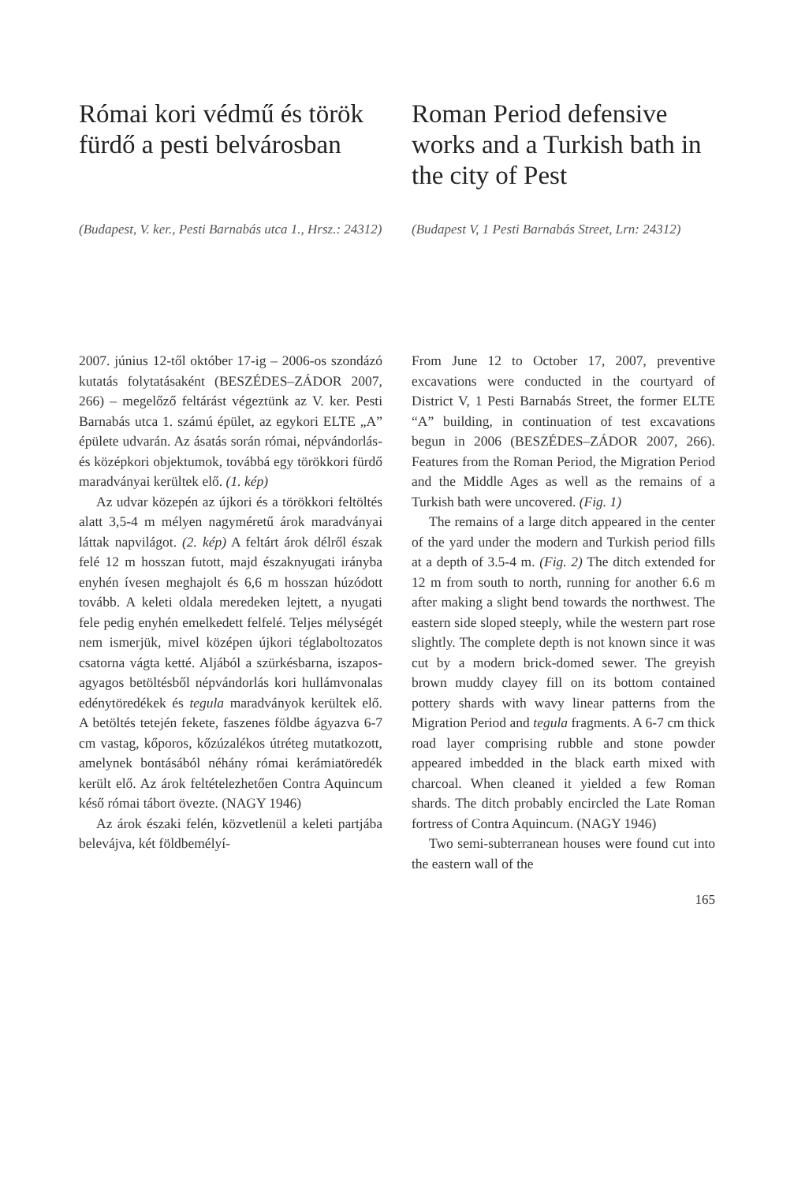Római kori védmű és török fürdő a pesti belvárosban
Roman Period defensive works and a Turkish bath in the city of Pest
(Budapest, V. ker., Pesti Barnabás utca 1., Hrsz.: 24312)
(Budapest V, 1 Pesti Barnabás Street, Lrn: 24312)
2007. június 12-től október 17-ig – 2006-os szondázó kutatás folytatásaként (BESZÉDES–ZÁDOR 2007, 266) – megelőző feltárást végeztünk az V. ker. Pesti Barnabás utca 1. számú épület, az egykori ELTE „A” épülete udvarán. Az ásatás során római, népvándorlás- és középkori objektumok, továbbá egy törökkori fürdő maradványai kerültek elő. (1. kép)
Az udvar közepén az újkori és a törökkori feltöltés alatt 3,5-4 m mélyen nagyméretű árok maradványai láttak napvilágot. (2. kép) A feltárt árok délről észak felé 12 m hosszan futott, majd északnyugati irányba enyhén ívesen meghajolt és 6,6 m hosszan húzódott tovább. A keleti oldala meredeken lejtett, a nyugati fele pedig enyhén emelkedett felfelé. Teljes mélységét nem ismerjük, mivel középen újkori téglaboltozatos csatorna vágta ketté. Aljából a szürkésbarna, iszapos-agyagos betöltésből népvándorlás kori hullámvonalas edénytöredékek és tegula maradványok kerültek elő. A betöltés tetején fekete, faszenes földbe ágyazva 6-7 cm vastag, kőporos, kőzúzalékos útréteg mutatkozott, amelynek bontásából néhány római kerámiatöredék került elő. Az árok feltételezhetően Contra Aquincum késő római tábort övezte. (NAGY 1946)
Az árok északi felén, közvetlenül a keleti partjába belevájva, két földbemélyí-
From June 12 to October 17, 2007, preventive excavations were conducted in the courtyard of District V, 1 Pesti Barnabás Street, the former ELTE “A” building, in continuation of test excavations begun in 2006 (BESZÉDES–ZÁDOR 2007, 266). Features from the Roman Period, the Migration Period and the Middle Ages as well as the remains of a Turkish bath were uncovered. (Fig. 1)
The remains of a large ditch appeared in the center of the yard under the modern and Turkish period fills at a depth of 3.5-4 m. (Fig. 2) The ditch extended for 12 m from south to north, running for another 6.6 m after making a slight bend towards the northwest. The eastern side sloped steeply, while the western part rose slightly. The complete depth is not known since it was cut by a modern brick-domed sewer. The greyish brown muddy clayey fill on its bottom contained pottery shards with wavy linear patterns from the Migration Period and tegula fragments. A 6-7 cm thick road layer comprising rubble and stone powder appeared imbedded in the black earth mixed with charcoal. When cleaned it yielded a few Roman shards. The ditch probably encircled the Late Roman fortress of Contra Aquincum. (NAGY 1946)
Two semi-subterranean houses were found cut into the eastern wall of the
165